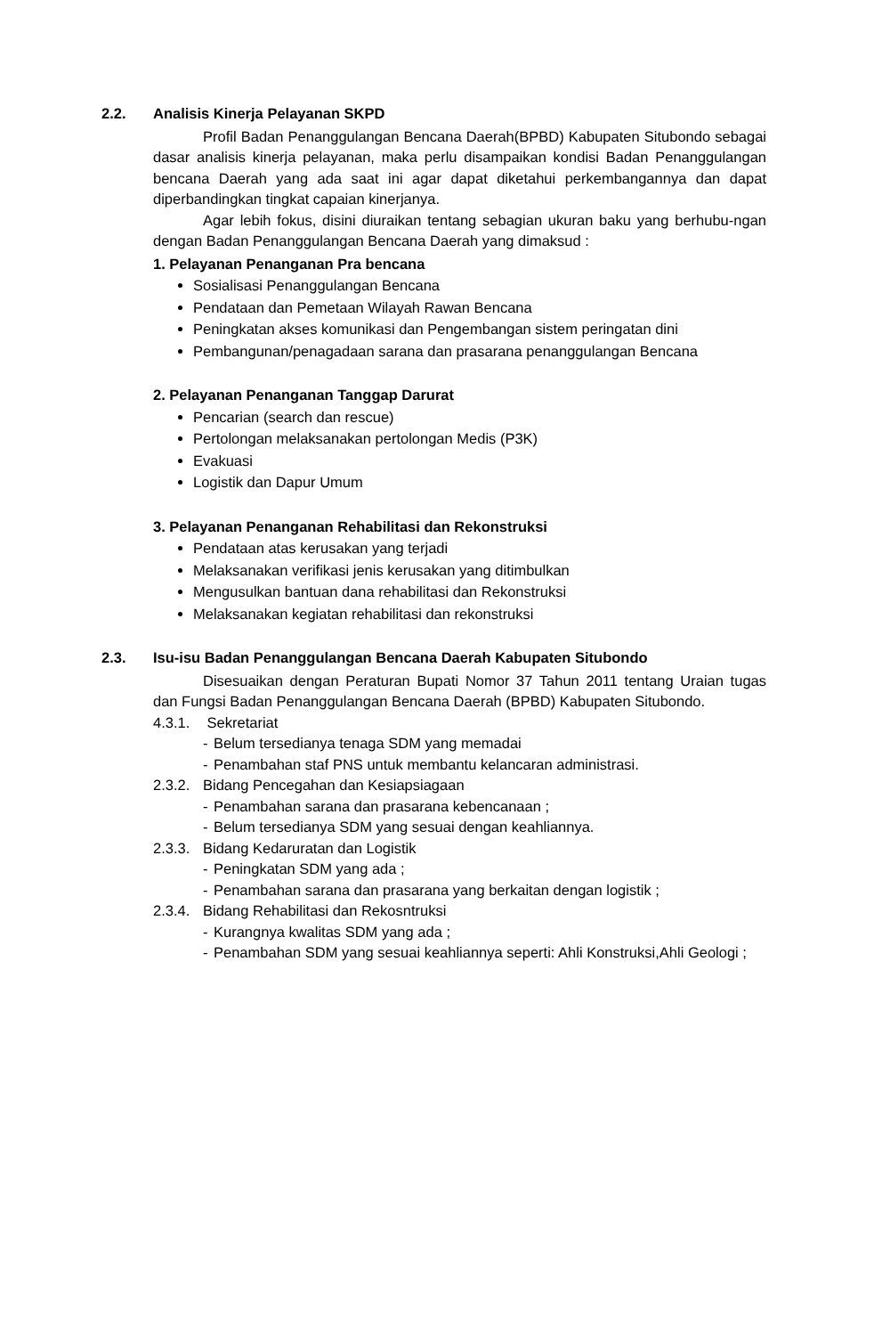2.2. Analisis Kinerja Pelayanan SKPD
Profil Badan Penanggulangan Bencana Daerah(BPBD) Kabupaten Situbondo sebagai dasar analisis kinerja pelayanan, maka perlu disampaikan kondisi Badan Penanggulangan bencana Daerah yang ada saat ini agar dapat diketahui perkembangannya dan dapat diperbandingkan tingkat capaian kinerjanya.
Agar lebih fokus, disini diuraikan tentang sebagian ukuran baku yang berhubu-ngan dengan Badan Penanggulangan Bencana Daerah yang dimaksud :
1. Pelayanan Penanganan Pra bencana
Sosialisasi Penanggulangan Bencana
Pendataan dan Pemetaan Wilayah Rawan Bencana
Peningkatan akses komunikasi dan Pengembangan sistem peringatan dini
Pembangunan/penagadaan sarana dan prasarana penanggulangan Bencana
2. Pelayanan Penanganan Tanggap Darurat
Pencarian (search dan rescue)
Pertolongan melaksanakan pertolongan Medis (P3K)
Evakuasi
Logistik dan Dapur Umum
3. Pelayanan Penanganan Rehabilitasi dan Rekonstruksi
Pendataan atas kerusakan yang terjadi
Melaksanakan verifikasi jenis kerusakan yang ditimbulkan
Mengusulkan bantuan dana rehabilitasi dan Rekonstruksi
Melaksanakan kegiatan rehabilitasi dan rekonstruksi
2.3. Isu-isu Badan Penanggulangan Bencana Daerah Kabupaten Situbondo
Disesuaikan dengan Peraturan Bupati Nomor 37 Tahun 2011 tentang Uraian tugas dan Fungsi Badan Penanggulangan Bencana Daerah (BPBD) Kabupaten Situbondo.
4.3.1. Sekretariat
- Belum tersedianya tenaga SDM yang memadai
- Penambahan staf PNS untuk membantu kelancaran administrasi.
2.3.2. Bidang Pencegahan dan Kesiapsiagaan
- Penambahan sarana dan prasarana kebencanaan ;
- Belum tersedianya SDM yang sesuai dengan keahliannya.
2.3.3. Bidang Kedaruratan dan Logistik
- Peningkatan SDM yang ada ;
- Penambahan sarana dan prasarana yang berkaitan dengan logistik ;
2.3.4. Bidang Rehabilitasi dan Rekosntruksi
- Kurangnya kwalitas SDM yang ada ;
- Penambahan SDM yang sesuai keahliannya seperti: Ahli Konstruksi,Ahli Geologi ;